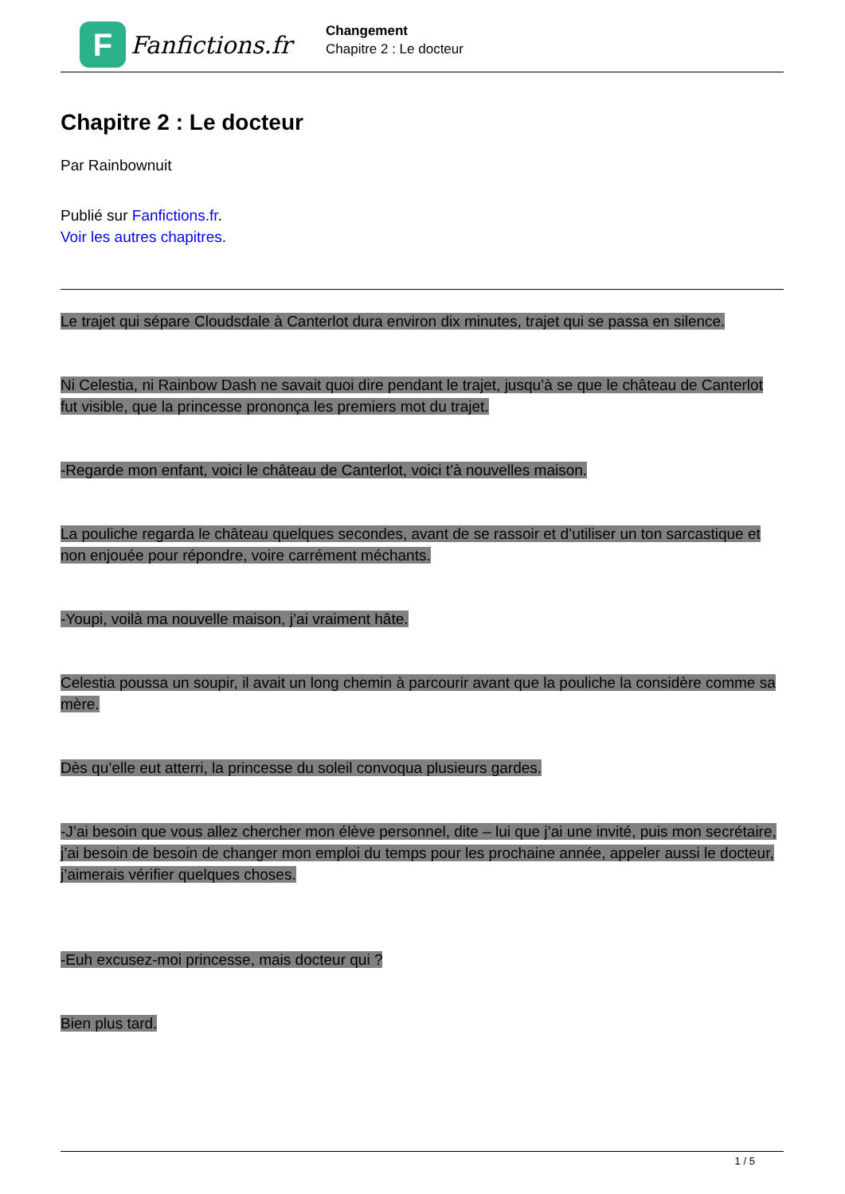F
Fanfictions.fr
Changement
Chapitre 2 : Le docteur
Chapitre 2 : Le docteur
Par Rainbownuit
Publié sur Fanfictions.fr.
Voir les autres chapitres.
Le trajet qui sépare Cloudsdale à Canterlot dura environ dix minutes, trajet qui se passa en silence.
Ni Celestia, ni Rainbow Dash ne savait quoi dire pendant le trajet, jusqu’à se que le château de Canterlot fut visible, que la princesse prononça les premiers mot du trajet.
-Regarde mon enfant, voici le château de Canterlot, voici t’à nouvelles maison.
La pouliche regarda le château quelques secondes, avant de se rassoir et d’utiliser un ton sarcastique et non enjouée pour répondre, voire carrément méchants.
-Youpi, voilà ma nouvelle maison, j’ai vraiment hâte.
Celestia poussa un soupir, il avait un long chemin à parcourir avant que la pouliche la considère comme sa mère.
Dès qu’elle eut atterri, la princesse du soleil convoqua plusieurs gardes.
-J’ai besoin que vous allez chercher mon élève personnel, dite – lui que j’ai une invité, puis mon secrétaire, j’ai besoin de besoin de changer mon emploi du temps pour les prochaine année, appeler aussi le docteur, j’aimerais vérifier quelques choses.
-Euh excusez-moi princesse, mais docteur qui ?
Bien plus tard.
1 / 5